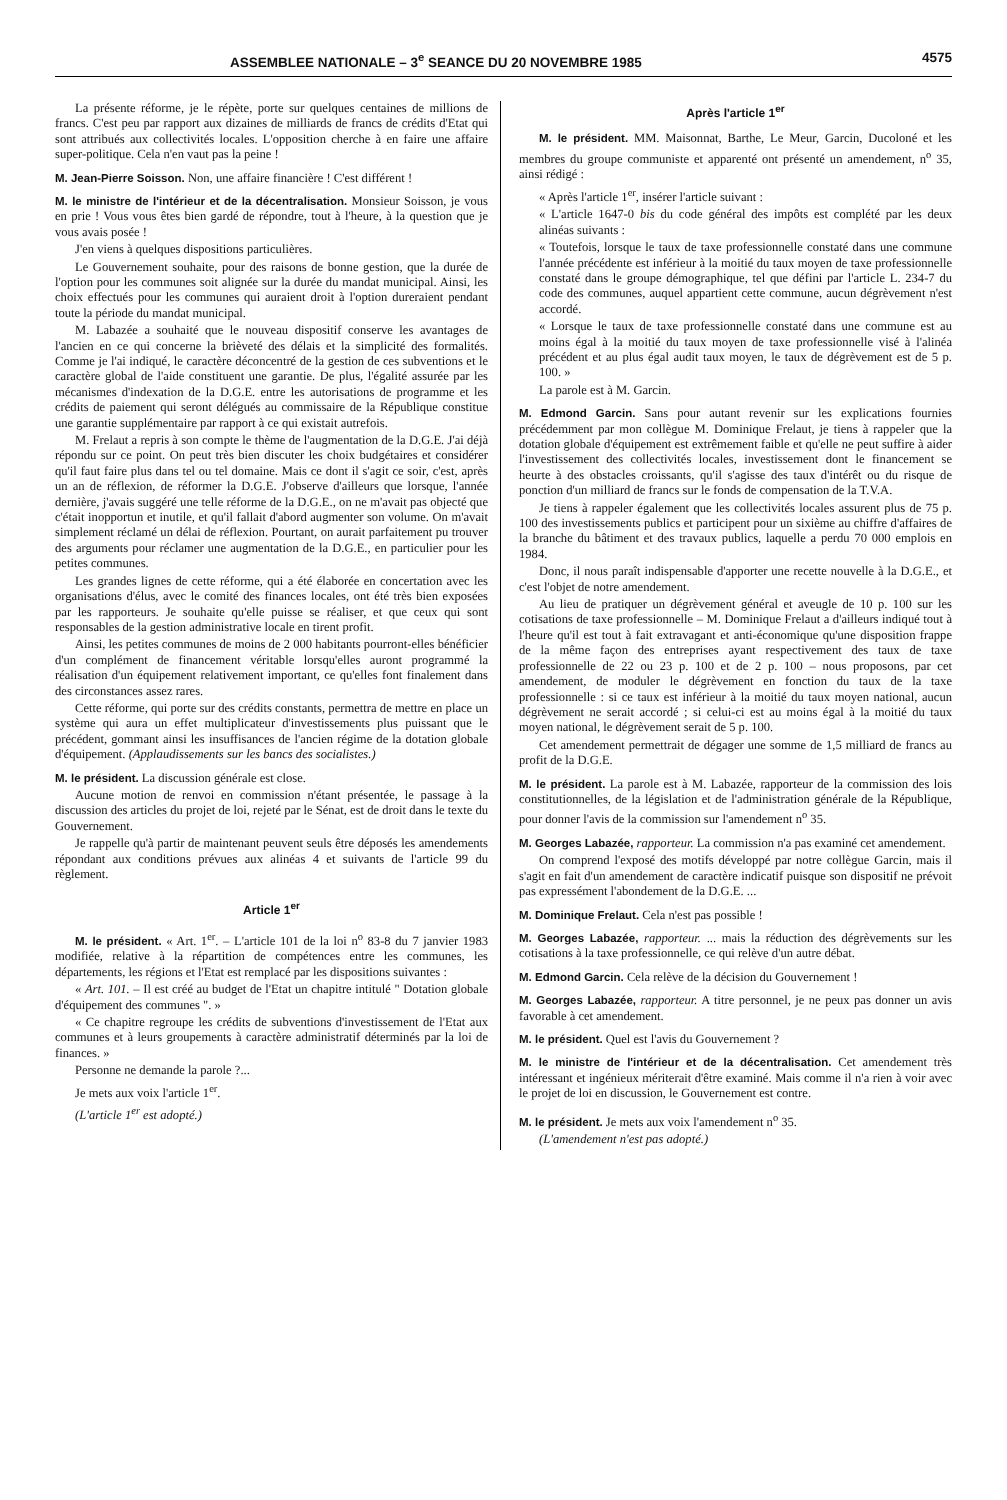ASSEMBLEE NATIONALE – 3<sup>e</sup> SEANCE DU 20 NOVEMBRE 1985 4575
La présente réforme, je le répète, porte sur quelques centaines de millions de francs. C'est peu par rapport aux dizaines de milliards de francs de crédits d'Etat qui sont attribués aux collectivités locales. L'opposition cherche à en faire une affaire super-politique. Cela n'en vaut pas la peine !
M. Jean-Pierre Soisson. Non, une affaire financière ! C'est différent !
M. le ministre de l'intérieur et de la décentralisation. Monsieur Soisson, je vous en prie ! Vous vous êtes bien gardé de répondre, tout à l'heure, à la question que je vous avais posée !
J'en viens à quelques dispositions particulières.
Le Gouvernement souhaite, pour des raisons de bonne gestion, que la durée de l'option pour les communes soit alignée sur la durée du mandat municipal. Ainsi, les choix effectués pour les communes qui auraient droit à l'option dureraient pendant toute la période du mandat municipal.
M. Labazée a souhaité que le nouveau dispositif conserve les avantages de l'ancien en ce qui concerne la brièveté des délais et la simplicité des formalités. Comme je l'ai indiqué, le caractère déconcentré de la gestion de ces subventions et le caractère global de l'aide constituent une garantie. De plus, l'égalité assurée par les mécanismes d'indexation de la D.G.E. entre les autorisations de programme et les crédits de paiement qui seront délégués au commissaire de la République constitue une garantie supplémentaire par rapport à ce qui existait autrefois.
M. Frelaut a repris à son compte le thème de l'augmentation de la D.G.E. J'ai déjà répondu sur ce point. On peut très bien discuter les choix budgétaires et considérer qu'il faut faire plus dans tel ou tel domaine. Mais ce dont il s'agit ce soir, c'est, après un an de réflexion, de réformer la D.G.E. J'observe d'ailleurs que lorsque, l'année dernière, j'avais suggéré une telle réforme de la D.G.E., on ne m'avait pas objecté que c'était inopportun et inutile, et qu'il fallait d'abord augmenter son volume. On m'avait simplement réclamé un délai de réflexion. Pourtant, on aurait parfaitement pu trouver des arguments pour réclamer une augmentation de la D.G.E., en particulier pour les petites communes.
Les grandes lignes de cette réforme, qui a été élaborée en concertation avec les organisations d'élus, avec le comité des finances locales, ont été très bien exposées par les rapporteurs. Je souhaite qu'elle puisse se réaliser, et que ceux qui sont responsables de la gestion administrative locale en tirent profit.
Ainsi, les petites communes de moins de 2 000 habitants pourront-elles bénéficier d'un complément de financement véritable lorsqu'elles auront programmé la réalisation d'un équipement relativement important, ce qu'elles font finalement dans des circonstances assez rares.
Cette réforme, qui porte sur des crédits constants, permettra de mettre en place un système qui aura un effet multiplicateur d'investissements plus puissant que le précédent, gommant ainsi les insuffisances de l'ancien régime de la dotation globale d'équipement. (Applaudissements sur les bancs des socialistes.)
M. le président. La discussion générale est close.
Aucune motion de renvoi en commission n'étant présentée, le passage à la discussion des articles du projet de loi, rejeté par le Sénat, est de droit dans le texte du Gouvernement.
Je rappelle qu'à partir de maintenant peuvent seuls être déposés les amendements répondant aux conditions prévues aux alinéas 4 et suivants de l'article 99 du règlement.
Article 1<sup>er</sup>
M. le président. « Art. 1<sup>er</sup>. – L'article 101 de la loi n<sup>o</sup> 83-8 du 7 janvier 1983 modifiée, relative à la répartition de compétences entre les communes, les départements, les régions et l'Etat est remplacé par les dispositions suivantes :
« Art. 101. – Il est créé au budget de l'Etat un chapitre intitulé " Dotation globale d'équipement des communes ". »
« Ce chapitre regroupe les crédits de subventions d'investissement de l'Etat aux communes et à leurs groupements à caractère administratif déterminés par la loi de finances. »
Personne ne demande la parole ?...
Je mets aux voix l'article 1<sup>er</sup>.
(L'article 1<sup>er</sup> est adopté.)
Après l'article 1<sup>er</sup>
M. le président. MM. Maisonnat, Barthe, Le Meur, Garcin, Ducoloné et les membres du groupe communiste et apparenté ont présenté un amendement, n<sup>o</sup> 35, ainsi rédigé :
« Après l'article 1<sup>er</sup>, insérer l'article suivant :
« L'article 1647-0 bis du code général des impôts est complété par les deux alinéas suivants :
« Toutefois, lorsque le taux de taxe professionnelle constaté dans une commune l'année précédente est inférieur à la moitié du taux moyen de taxe professionnelle constaté dans le groupe démographique, tel que défini par l'article L. 234-7 du code des communes, auquel appartient cette commune, aucun dégrèvement n'est accordé.
« Lorsque le taux de taxe professionnelle constaté dans une commune est au moins égal à la moitié du taux moyen de taxe professionnelle visé à l'alinéa précédent et au plus égal audit taux moyen, le taux de dégrèvement est de 5 p. 100. »
La parole est à M. Garcin.
M. Edmond Garcin. Sans pour autant revenir sur les explications fournies précédemment par mon collègue M. Dominique Frelaut, je tiens à rappeler que la dotation globale d'équipement est extrêmement faible et qu'elle ne peut suffire à aider l'investissement des collectivités locales, investissement dont le financement se heurte à des obstacles croissants, qu'il s'agisse des taux d'intérêt ou du risque de ponction d'un milliard de francs sur le fonds de compensation de la T.V.A.
Je tiens à rappeler également que les collectivités locales assurent plus de 75 p. 100 des investissements publics et participent pour un sixième au chiffre d'affaires de la branche du bâtiment et des travaux publics, laquelle a perdu 70 000 emplois en 1984.
Donc, il nous paraît indispensable d'apporter une recette nouvelle à la D.G.E., et c'est l'objet de notre amendement.
Au lieu de pratiquer un dégrèvement général et aveugle de 10 p. 100 sur les cotisations de taxe professionnelle – M. Dominique Frelaut a d'ailleurs indiqué tout à l'heure qu'il est tout à fait extravagant et anti-économique qu'une disposition frappe de la même façon des entreprises ayant respectivement des taux de taxe professionnelle de 22 ou 23 p. 100 et de 2 p. 100 – nous proposons, par cet amendement, de moduler le dégrèvement en fonction du taux de la taxe professionnelle : si ce taux est inférieur à la moitié du taux moyen national, aucun dégrèvement ne serait accordé ; si celui-ci est au moins égal à la moitié du taux moyen national, le dégrèvement serait de 5 p. 100.
Cet amendement permettrait de dégager une somme de 1,5 milliard de francs au profit de la D.G.E.
M. le président. La parole est à M. Labazée, rapporteur de la commission des lois constitutionnelles, de la législation et de l'administration générale de la République, pour donner l'avis de la commission sur l'amendement n<sup>o</sup> 35.
M. Georges Labazée, rapporteur. La commission n'a pas examiné cet amendement.
On comprend l'exposé des motifs développé par notre collègue Garcin, mais il s'agit en fait d'un amendement de caractère indicatif puisque son dispositif ne prévoit pas expressément l'abondement de la D.G.E. ...
M. Dominique Frelaut. Cela n'est pas possible !
M. Georges Labazée, rapporteur. ... mais la réduction des dégrèvements sur les cotisations à la taxe professionnelle, ce qui relève d'un autre débat.
M. Edmond Garcin. Cela relève de la décision du Gouvernement !
M. Georges Labazée, rapporteur. A titre personnel, je ne peux pas donner un avis favorable à cet amendement.
M. le président. Quel est l'avis du Gouvernement ?
M. le ministre de l'intérieur et de la décentralisation. Cet amendement très intéressant et ingénieux mériterait d'être examiné. Mais comme il n'a rien à voir avec le projet de loi en discussion, le Gouvernement est contre.
M. le président. Je mets aux voix l'amendement n<sup>o</sup> 35.
(L'amendement n'est pas adopté.)